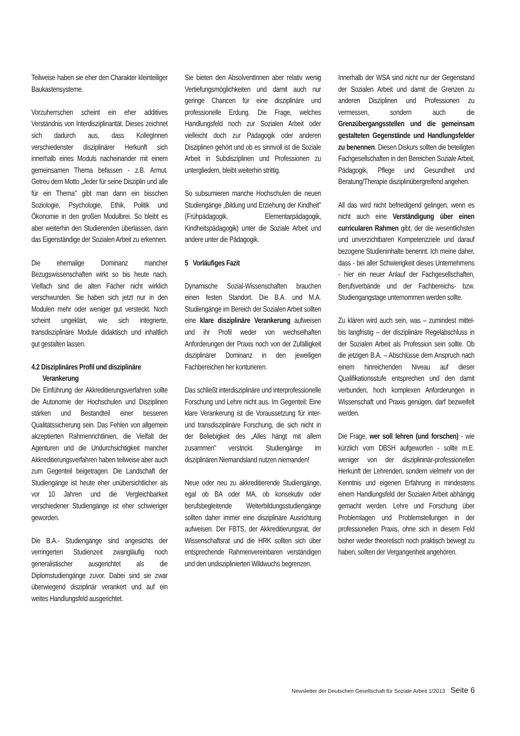Teilweise haben sie eher den Charakter kleinteiliger Baukastensysteme.
Vorzuherrschen scheint ein eher additives Verständnis von Interdisziplinarität. Dieses zeichnet sich dadurch aus, dass KollegInnen verschiedenster disziplinärer Herkunft sich innerhalb eines Moduls nacheinander mit einem gemeinsamen Thema befassen - z.B. Armut. Getreu dem Motto „Jeder für seine Disziplin und alle für ein Thema" gibt man dann ein bisschen Soziologie, Psychologie, Ethik, Politik und Ökonomie in den großen Modulbrei. So bleibt es aber weiterhin den Studierenden überlassen, darin das Eigenständige der Sozialen Arbeit zu erkennen.
Die ehemalige Dominanz mancher Bezugswissenschaften wirkt so bis heute nach. Vielfach sind die alten Fächer nicht wirklich verschwunden. Sie haben sich jetzt nur in den Modulen mehr oder weniger gut versteckt. Noch scheint ungeklärt, wie sich integrierte, transdisziplinäre Module didaktisch und inhaltlich gut gestalten lassen.
4.2 Disziplinäres Profil und disziplinäre
Verankerung
Die Einführung der Akkreditierungsverfahren sollte die Autonomie der Hochschulen und Disziplinen stärken und Bestandteil einer besseren Qualitätssicherung sein. Das Fehlen von allgemein akzeptierten Rahmenrichtlinien, die Vielfalt der Agenturen und die Undurchsichtigkeit mancher Akkreditierungsverfahren haben teilweise aber auch zum Gegenteil beigetragen. Die Landschaft der Studiengänge ist heute eher unübersichtlicher als vor 10 Jahren und die Vergleichbarkeit verschiedener Studiengänge ist eher schwieriger geworden.
Die B.A.- Studiengänge sind angesichts der verringerten Studienzeit zwangläufig noch generalistischer ausgerichtet als die Diplomstudiengänge zuvor. Dabei sind sie zwar überwiegend disziplinär verankert und auf ein weites Handlungsfeld ausgerichtet.
Sie bieten den AbsolventInnen aber relativ wenig Vertiefungsmöglichkeiten und damit auch nur geringe Chancen für eine disziplinäre und professionelle Erdung. Die Frage, welches Handlungsfeld noch zur Sozialen Arbeit oder vielleicht doch zur Pädagogik oder anderen Disziplinen gehört und ob es sinnvoll ist die Soziale Arbeit in Subdisziplinen und Professionen zu untergliedern, bleibt weiterhin strittig.
So subsumieren manche Hochschulen die neuen Studiengänge „Bildung und Erziehung der Kindheit" (Frühpädagogik, Elementarpädagogik, Kindheitspädagogik) unter die Soziale Arbeit und andere unter die Pädagogik.
5 Vorläufiges Fazit
Dynamische Sozial-Wissenschaften brauchen einen festen Standort. Die B.A. und M.A. Studiengänge im Bereich der Sozialen Arbeit sollten eine klare disziplinäre Verankerung aufweisen und ihr Profil weder von wechselhaften Anforderungen der Praxis noch von der Zufälligkeit disziplinärer Dominanz in den jeweiligen Fachbereichen her konturieren.
Das schließt interdisziplinäre und interprofessionelle Forschung und Lehre nicht aus. Im Gegenteil: Eine klare Verankerung ist die Voraussetzung für inter- und transdisziplinäre Forschung, die sich nicht in der Beliebigkeit des „Alles hängt mit allem zusammen" verstrickt. Studiengänge im disziplinären Niemandsland nutzen niemanden!
Neue oder neu zu akkreditierende Studiengänge, egal ob BA oder MA, ob konsekutiv oder berufsbegleitende Weiterbildungsstudiengänge sollten daher immer eine disziplinäre Ausrichtung aufweisen. Der FBTS, der Akkreditierungsrat, der Wissenschaftsrat und die HRK sollten sich über entsprechende Rahmenvereinbaren verständigen und den undisziplinierten Wildwuchs begrenzen.
Innerhalb der WSA sind nicht nur der Gegenstand der Sozialen Arbeit und damit die Grenzen zu anderen Disziplinen und Professionen zu vermessen, sondern auch die Grenzübergangsstellen und die gemeinsam gestalteten Gegenstände und Handlungsfelder zu benennen. Diesen Diskurs sollten die beteiligten Fachgesellschaften in den Bereichen Soziale Arbeit, Pädagogik, Pflege und Gesundheit und Beratung/Therapie disziplinübergreifend angehen.
All das wird nicht befriedigend gelingen, wenn es nicht auch eine Verständigung über einen curricularen Rahmen gibt, der die wesentlichsten und unverzichtbaren Kompetenzziele und darauf bezogene Studieninhalte benennt. Ich meine daher, dass - bei aller Schwierigkeit dieses Unternehmens - hier ein neuer Anlauf der Fachgesellschaften, Berufsverbände und der Fachbereichs- bzw. Studiengangstage unternommen werden sollte.
Zu klären wird auch sein, was – zumindest mittel-bis langfristig – der disziplinäre Regelabschluss in der Sozialen Arbeit als Profession sein sollte. Ob die jetzigen B.A. – Abschlüsse dem Anspruch nach einem hinreichenden Niveau auf dieser Qualifikationsstufe entsprechen und den damit verbunden, hoch komplexen Anforderungen in Wissenschaft und Praxis genügen, darf bezweifelt werden.
Die Frage, wer soll lehren (und forschen) - wie kürzlich vom DBSH aufgeworfen - sollte m.E. weniger von der disziplininär-professionellen Herkunft der Lehrenden, sondern vielmehr von der Kenntnis und eigenen Erfahrung in mindestens einem Handlungsfeld der Sozialen Arbeit abhängig gemacht werden. Lehre und Forschung über Problemlagen und Problemstellungen in der professionellen Praxis, ohne sich in diesem Feld bisher weder theoretisch noch praktisch bewegt zu haben, sollten der Vergangenheit angehören.
Newsletter der Deutschen Gesellschaft für Soziale Arbeit 1/2013 Seite 6